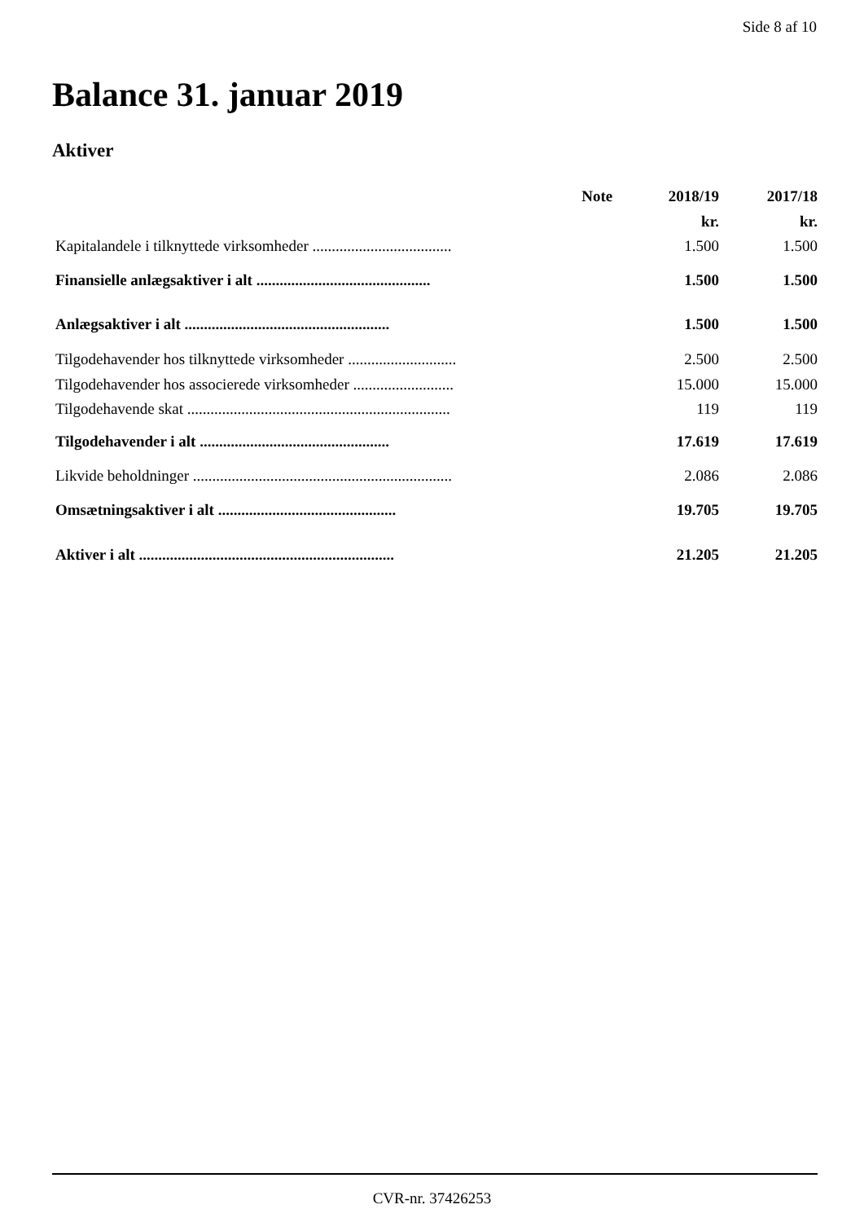Side 8 af 10
Balance 31. januar 2019
Aktiver
| | Note | 2018/19 | 2017/18 |
| --- | --- | --- | --- |
| | | kr. | kr. |
| Kapitalandele i tilknyttede virksomheder .................................... | | 1.500 | 1.500 |
| Finansielle anlægsaktiver i alt ............................................. | | 1.500 | 1.500 |
| Anlægsaktiver i alt ..................................................... | | 1.500 | 1.500 |
| Tilgodehavender hos tilknyttede virksomheder ............................ | | 2.500 | 2.500 |
| Tilgodehavender hos associerede virksomheder .......................... | | 15.000 | 15.000 |
| Tilgodehavende skat .................................................................... | | 119 | 119 |
| Tilgodehavender i alt ................................................. | | 17.619 | 17.619 |
| Likvide beholdninger ................................................................... | | 2.086 | 2.086 |
| Omsætningsaktiver i alt .............................................. | | 19.705 | 19.705 |
| Aktiver i alt .................................................................. | | 21.205 | 21.205 |
CVR-nr. 37426253